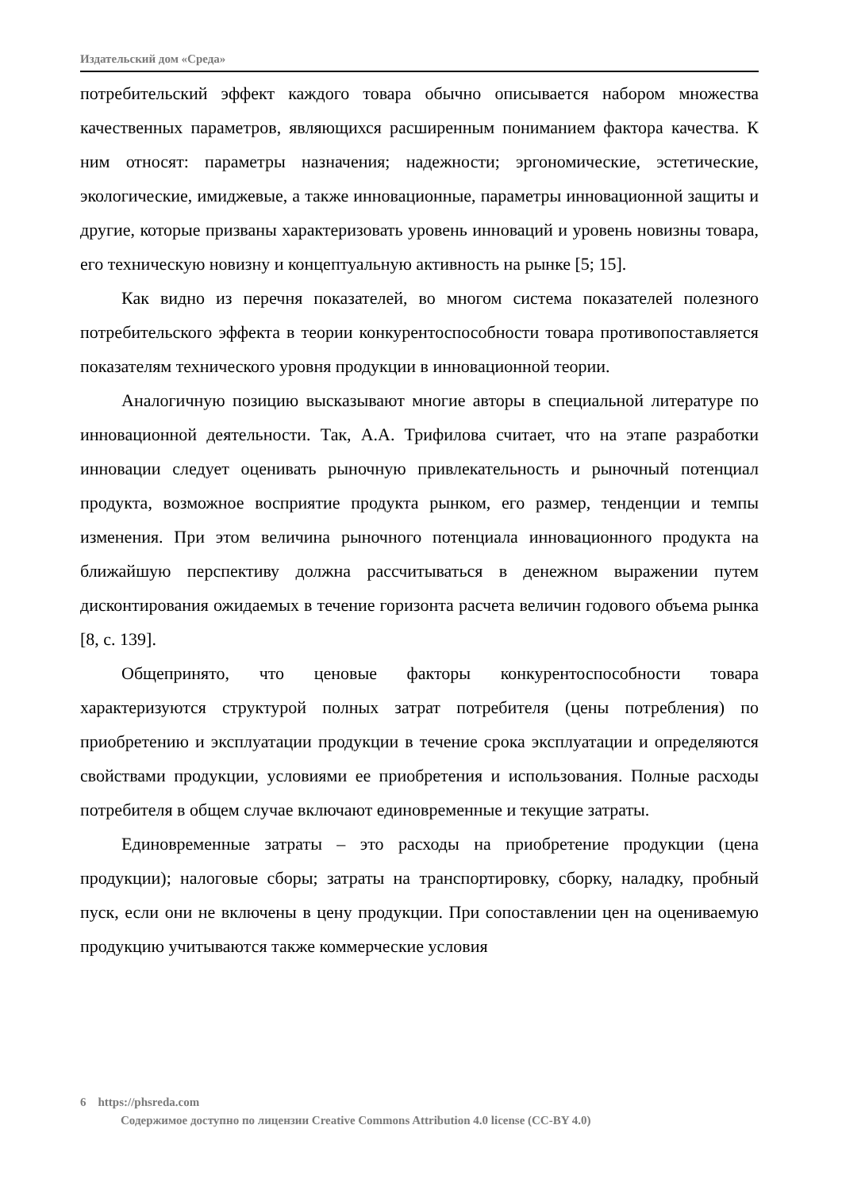Издательский дом «Среда»
потребительский эффект каждого товара обычно описывается набором множества качественных параметров, являющихся расширенным пониманием фактора качества. К ним относят: параметры назначения; надежности; эргономические, эстетические, экологические, имиджевые, а также инновационные, параметры инновационной защиты и другие, которые призваны характеризовать уровень инноваций и уровень новизны товара, его техническую новизну и концептуальную активность на рынке [5; 15].
Как видно из перечня показателей, во многом система показателей полезного потребительского эффекта в теории конкурентоспособности товара противопоставляется показателям технического уровня продукции в инновационной теории.
Аналогичную позицию высказывают многие авторы в специальной литературе по инновационной деятельности. Так, А.А. Трифилова считает, что на этапе разработки инновации следует оценивать рыночную привлекательность и рыночный потенциал продукта, возможное восприятие продукта рынком, его размер, тенденции и темпы изменения. При этом величина рыночного потенциала инновационного продукта на ближайшую перспективу должна рассчитываться в денежном выражении путем дисконтирования ожидаемых в течение горизонта расчета величин годового объема рынка [8, с. 139].
Общепринято, что ценовые факторы конкурентоспособности товара характеризуются структурой полных затрат потребителя (цены потребления) по приобретению и эксплуатации продукции в течение срока эксплуатации и определяются свойствами продукции, условиями ее приобретения и использования. Полные расходы потребителя в общем случае включают единовременные и текущие затраты.
Единовременные затраты – это расходы на приобретение продукции (цена продукции); налоговые сборы; затраты на транспортировку, сборку, наладку, пробный пуск, если они не включены в цену продукции. При сопоставлении цен на оцениваемую продукцию учитываются также коммерческие условия
6 https://phsreda.com
Содержимое доступно по лицензии Creative Commons Attribution 4.0 license (CC-BY 4.0)